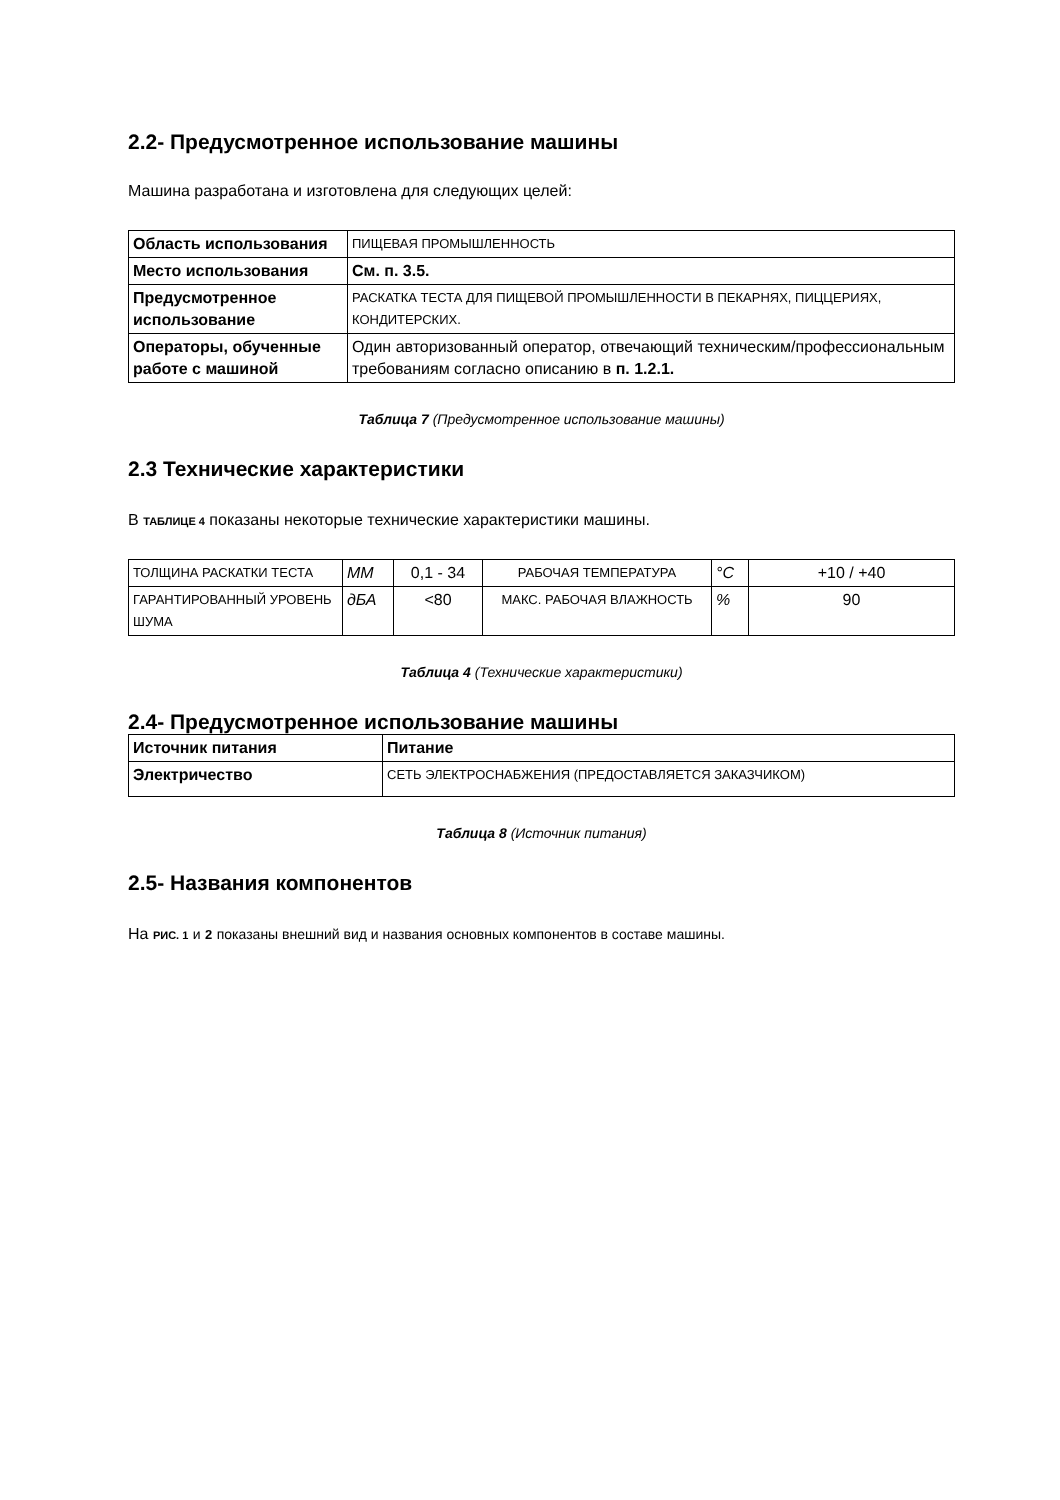2.2- Предусмотренное использование машины
Машина разработана и изготовлена для следующих целей:
| Область использования | ПИЩЕВАЯ ПРОМЫШЛЕННОСТЬ |
| Место использования | См. п. 3.5. |
| Предусмотренное использование | РАСКАТКА ТЕСТА ДЛЯ ПИЩЕВОЙ ПРОМЫШЛЕННОСТИ В ПЕКАРНЯХ, ПИЦЦЕРИЯХ, КОНДИТЕРСКИХ. |
| Операторы, обученные работе с машиной | Один авторизованный оператор, отвечающий техническим/профессиональным требованиям согласно описанию в п. 1.2.1. |
Таблица 7 (Предусмотренное использование машины)
2.3 Технические характеристики
В ТАБЛИЦЕ 4 показаны некоторые технические характеристики машины.
| ТОЛЩИНА РАСКАТКИ ТЕСТА | ММ | 0,1 - 34 | РАБОЧАЯ ТЕМПЕРАТУРА | °C | +10 / +40 |
| ГАРАНТИРОВАННЫЙ УРОВЕНЬ ШУМА | дБА | <80 | МАКС. РАБОЧАЯ ВЛАЖНОСТЬ | % | 90 |
Таблица 4 (Технические характеристики)
2.4- Предусмотренное использование машины
| Источник питания | Питание |
| Электричество | СЕТЬ ЭЛЕКТРОСНАБЖЕНИЯ (ПРЕДОСТАВЛЯЕТСЯ ЗАКАЗЧИКОМ) |
Таблица 8 (Источник питания)
2.5- Названия компонентов
На РИС. 1 и 2 показаны внешний вид и названия основных компонентов в составе машины.